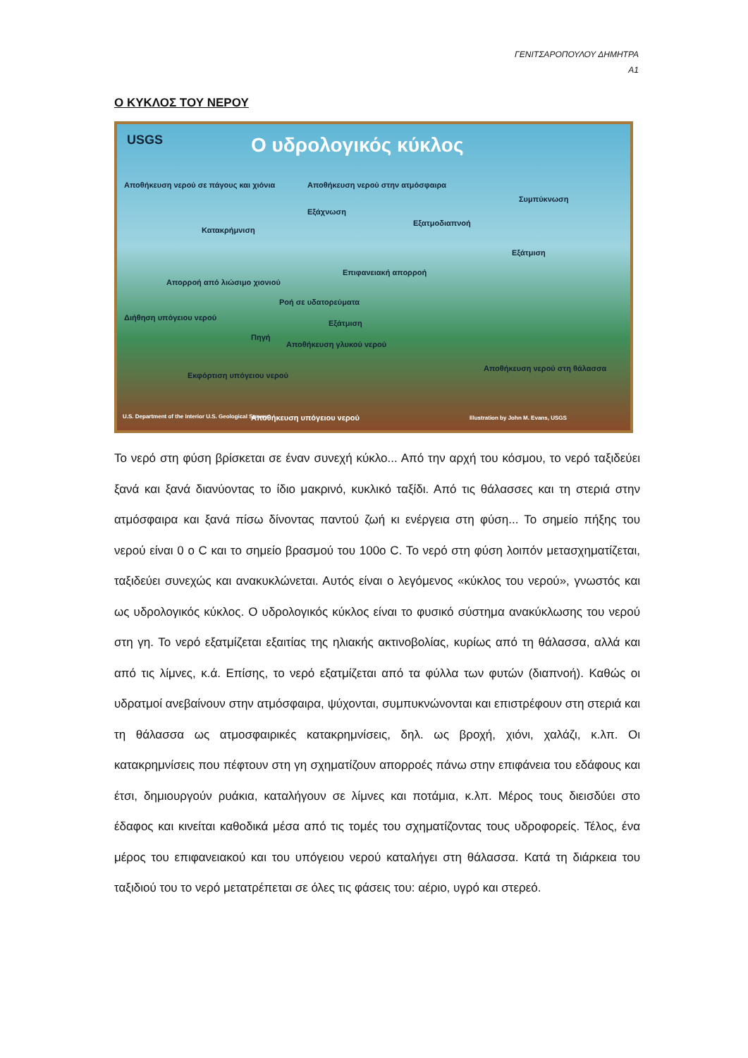ΓΕΝΙΤΣΑΡΟΠΟΥΛΟΥ ΔΗΜΗΤΡΑ
Α1
Ο ΚΥΚΛΟΣ ΤΟΥ ΝΕΡΟΥ
USGS Ο υδρολογικός κύκλος
Αποθήκευση νερού σε πάγους και χιόνια Αποθήκευση νερού στην ατμόσφαιρα
Συμπύκνωση
Εξάχνωση
Κατακρήμνιση
Εξατμοδιαπνοή
Εξάτμιση
Επιφανειακή απορροή
Απορροή από λιώσιμο χιονιού
Ροή σε υδατορεύματα
Διήθηση υπόγειου νερού
Εξάτμιση
Πηγή
Αποθήκευση γλυκού νερού
Αποθήκευση νερού στη θάλασσα
Εκφόρτιση υπόγειου νερού
U.S. Department of the Interior U.S. Geological Survey Αποθήκευση υπόγειου νερού Illustration by John M. Evans, USGS
Το νερό στη φύση βρίσκεται σε έναν συνεχή κύκλο... Από την αρχή του κόσμου, το νερό ταξιδεύει ξανά και ξανά διανύοντας το ίδιο μακρινό, κυκλικό ταξίδι. Από τις θάλασσες και τη στεριά στην ατμόσφαιρα και ξανά πίσω δίνοντας παντού ζωή κι ενέργεια στη φύση... Το σημείο πήξης του νερού είναι 0 ο C και το σημείο βρασμού του 100ο C. Το νερό στη φύση λοιπόν μετασχηματίζεται, ταξιδεύει συνεχώς και ανακυκλώνεται. Αυτός είναι ο λεγόμενος «κύκλος του νερού», γνωστός και ως υδρολογικός κύκλος. Ο υδρολογικός κύκλος είναι το φυσικό σύστημα ανακύκλωσης του νερού στη γη. Το νερό εξατμίζεται εξαιτίας της ηλιακής ακτινοβολίας, κυρίως από τη θάλασσα, αλλά και από τις λίμνες, κ.ά. Επίσης, το νερό εξατμίζεται από τα φύλλα των φυτών (διαπνοή). Καθώς οι υδρατμοί ανεβαίνουν στην ατμόσφαιρα, ψύχονται, συμπυκνώνονται και επιστρέφουν στη στεριά και τη θάλασσα ως ατμοσφαιρικές κατακρημνίσεις, δηλ. ως βροχή, χιόνι, χαλάζι, κ.λπ. Οι κατακρημνίσεις που πέφτουν στη γη σχηματίζουν απορροές πάνω στην επιφάνεια του εδάφους και έτσι, δημιουργούν ρυάκια, καταλήγουν σε λίμνες και ποτάμια, κ.λπ. Μέρος τους διεισδύει στο έδαφος και κινείται καθοδικά μέσα από τις τομές του σχηματίζοντας τους υδροφορείς. Τέλος, ένα μέρος του επιφανειακού και του υπόγειου νερού καταλήγει στη θάλασσα. Κατά τη διάρκεια του ταξιδιού του το νερό μετατρέπεται σε όλες τις φάσεις του: αέριο, υγρό και στερεό.